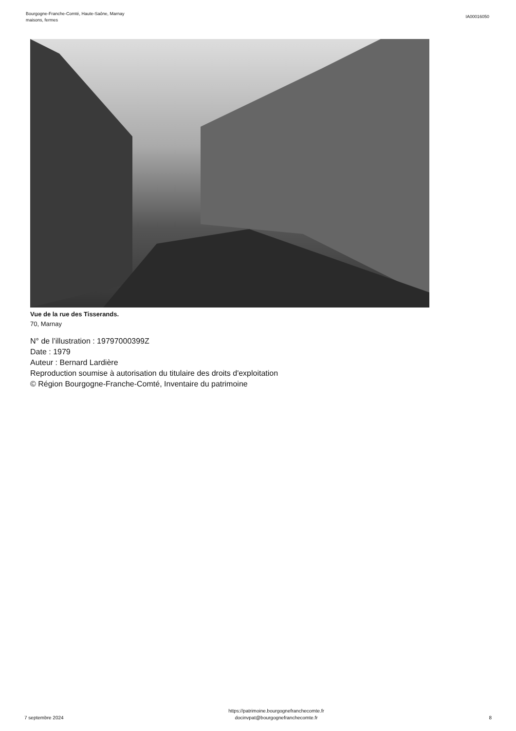Bourgogne-Franche-Comté, Haute-Saône, Marnay
maisons, fermes
IA00016050
Vue de la rue des Tisserands.
70, Marnay
N° de l’illustration : 19797000399Z
Date : 1979
Auteur : Bernard Lardière
Reproduction soumise à autorisation du titulaire des droits d'exploitation
© Région Bourgogne-Franche-Comté, Inventaire du patrimoine
7 septembre 2024
https://patrimoine.bourgognefranchecomte.fr
docinvpat@bourgognefranchecomte.fr
8